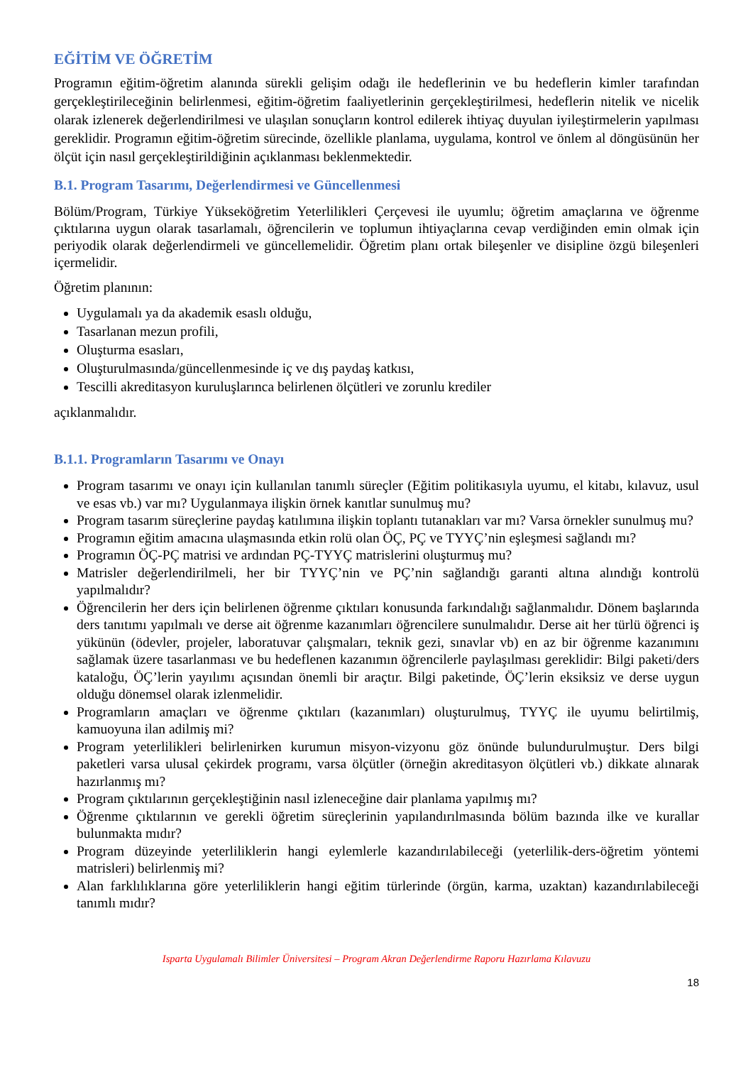EĞİTİM VE ÖĞRETİM
Programın eğitim-öğretim alanında sürekli gelişim odağı ile hedeflerinin ve bu hedeflerin kimler tarafından gerçekleştirileceğinin belirlenmesi, eğitim-öğretim faaliyetlerinin gerçekleştirilmesi, hedeflerin nitelik ve nicelik olarak izlenerek değerlendirilmesi ve ulaşılan sonuçların kontrol edilerek ihtiyaç duyulan iyileştirmelerin yapılması gereklidir. Programın eğitim-öğretim sürecinde, özellikle planlama, uygulama, kontrol ve önlem al döngüsünün her ölçüt için nasıl gerçekleştirildiğinin açıklanması beklenmektedir.
B.1. Program Tasarımı, Değerlendirmesi ve Güncellenmesi
Bölüm/Program, Türkiye Yükseköğretim Yeterlilikleri Çerçevesi ile uyumlu; öğretim amaçlarına ve öğrenme çıktılarına uygun olarak tasarlamalı, öğrencilerin ve toplumun ihtiyaçlarına cevap verdiğinden emin olmak için periyodik olarak değerlendirmeli ve güncellemelidir. Öğretim planı ortak bileşenler ve disipline özgü bileşenleri içermelidir.
Öğretim planının:
Uygulamalı ya da akademik esaslı olduğu,
Tasarlanan mezun profili,
Oluşturma esasları,
Oluşturulmasında/güncellenmesinde iç ve dış paydaş katkısı,
Tescilli akreditasyon kuruluşlarınca belirlenen ölçütleri ve zorunlu krediler
açıklanmalıdır.
B.1.1. Programların Tasarımı ve Onayı
Program tasarımı ve onayı için kullanılan tanımlı süreçler (Eğitim politikasıyla uyumu, el kitabı, kılavuz, usul ve esas vb.) var mı? Uygulanmaya ilişkin örnek kanıtlar sunulmuş mu?
Program tasarım süreçlerine paydaş katılımına ilişkin toplantı tutanakları var mı? Varsa örnekler sunulmuş mu?
Programın eğitim amacına ulaşmasında etkin rolü olan ÖÇ, PÇ ve TYYÇ’nin eşleşmesi sağlandı mı?
Programın ÖÇ-PÇ matrisi ve ardından PÇ-TYYÇ matrislerini oluşturmuş mu?
Matrisler değerlendirilmeli, her bir TYYÇ’nin ve PÇ’nin sağlandığı garanti altına alındığı kontrolü yapılmalıdır?
Öğrencilerin her ders için belirlenen öğrenme çıktıları konusunda farkındalığı sağlanmalıdır. Dönem başlarında ders tanıtımı yapılmalı ve derse ait öğrenme kazanımları öğrencilere sunulmalıdır. Derse ait her türlü öğrenci iş yükünün (ödevler, projeler, laboratuvar çalışmaları, teknik gezi, sınavlar vb) en az bir öğrenme kazanımını sağlamak üzere tasarlanması ve bu hedeflenen kazanımın öğrencilerle paylaşılması gereklidir: Bilgi paketi/ders kataloğu, ÖÇ’lerin yayılımı açısından önemli bir araçtır. Bilgi paketinde, ÖÇ’lerin eksiksiz ve derse uygun olduğu dönemsel olarak izlenmelidir.
Programların amaçları ve öğrenme çıktıları (kazanımları) oluşturulmuş, TYYÇ ile uyumu belirtilmiş, kamuoyuna ilan adilmiş mi?
Program yeterlilikleri belirlenirken kurumun misyon-vizyonu göz önünde bulundurulmuştur. Ders bilgi paketleri varsa ulusal çekirdek programı, varsa ölçütler (örneğin akreditasyon ölçütleri vb.) dikkate alınarak hazırlanmış mı?
Program çıktılarının gerçekleştiğinin nasıl izleneceğine dair planlama yapılmış mı?
Öğrenme çıktılarının ve gerekli öğretim süreçlerinin yapılandırılmasında bölüm bazında ilke ve kurallar bulunmakta mıdır?
Program düzeyinde yeterliliklerin hangi eylemlerle kazandırılabileceği (yeterlilik-ders-öğretim yöntemi matrisleri) belirlenmiş mi?
Alan farklılıklarına göre yeterliliklerin hangi eğitim türlerinde (örgün, karma, uzaktan) kazandırılabileceği tanımlı mıdır?
Isparta Uygulamalı Bilimler Üniversitesi – Program Akran Değerlendirme Raporu Hazırlama Kılavuzu
18